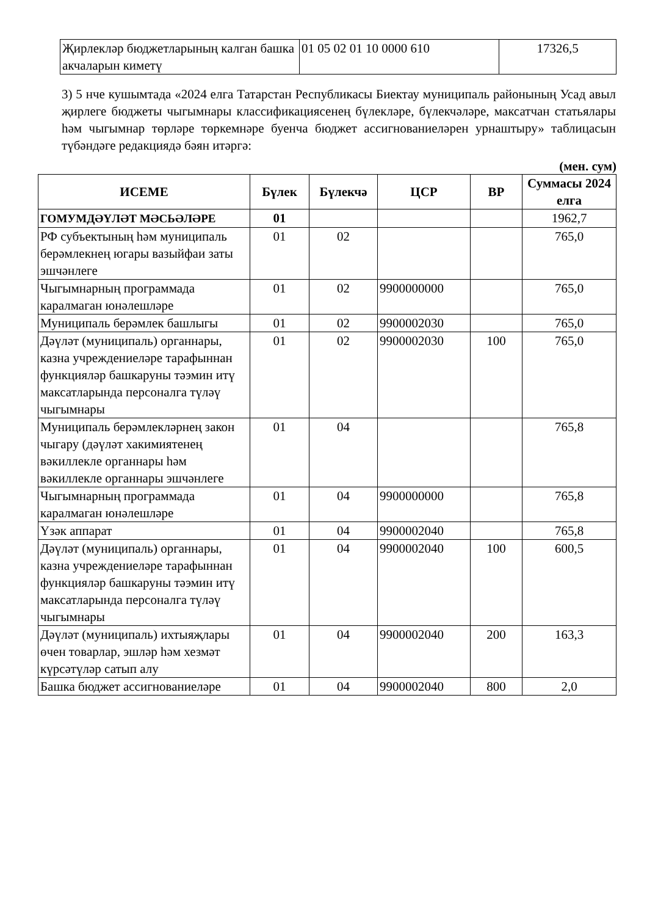| Җирлекләр бюджетларының калган башка акчаларын киметү | 01 05 02 01 10 0000 610 | 17326,5 |
3) 5 нче кушымтада «2024 елга Татарстан Республикасы Биектау муниципаль районының Усад авыл җирлеге бюджеты чыгымнары классификациясенең бүлекләре, бүлекчәләре, максатчан статьялары һәм чыгымнар төрләре төркемнәре буенча бюджет ассигнованиеләрен урнаштыру» таблицасын түбәндәге редакциядә бәян итәргә:
(мен. сум)
| ИСЕМЕ | Бүлек | Бүлекчә | ЦСР | ВР | Суммасы 2024 елга |
| --- | --- | --- | --- | --- | --- |
| ГОМУМДӘҮЛӘТ МӘСЬӘЛӘРЕ | 01 | | | | 1962,7 |
| РФ субъектының һәм муниципаль берәмлекнең югары вазыйфаи заты эшчәнлеге | 01 | 02 | | | 765,0 |
| Чыгымнарның программада каралмаган юнәлешләре | 01 | 02 | 9900000000 | | 765,0 |
| Муниципаль берәмлек башлыгы | 01 | 02 | 9900002030 | | 765,0 |
| Дәүләт (муниципаль) органнары, казна учреждениеләре тарафыннан функцияләр башкаруны тәэмин итү максатларында персоналга түләү чыгымнары | 01 | 02 | 9900002030 | 100 | 765,0 |
| Муниципаль берәмлекләрнең закон чыгару (дәүләт хакимиятенең вәкиллекле органнары һәм вәкиллекле органнары эшчәнлеге | 01 | 04 | | | 765,8 |
| Чыгымнарның программада каралмаган юнәлешләре | 01 | 04 | 9900000000 | | 765,8 |
| Үзәк аппарат | 01 | 04 | 9900002040 | | 765,8 |
| Дәүләт (муниципаль) органнары, казна учреждениеләре тарафыннан функцияләр башкаруны тәэмин итү максатларында персоналга түләү чыгымнары | 01 | 04 | 9900002040 | 100 | 600,5 |
| Дәүләт (муниципаль) ихтыяҗлары өчен товарлар, эшләр һәм хезмәт күрсәтүләр сатып алу | 01 | 04 | 9900002040 | 200 | 163,3 |
| Башка бюджет ассигнованиеләре | 01 | 04 | 9900002040 | 800 | 2,0 |